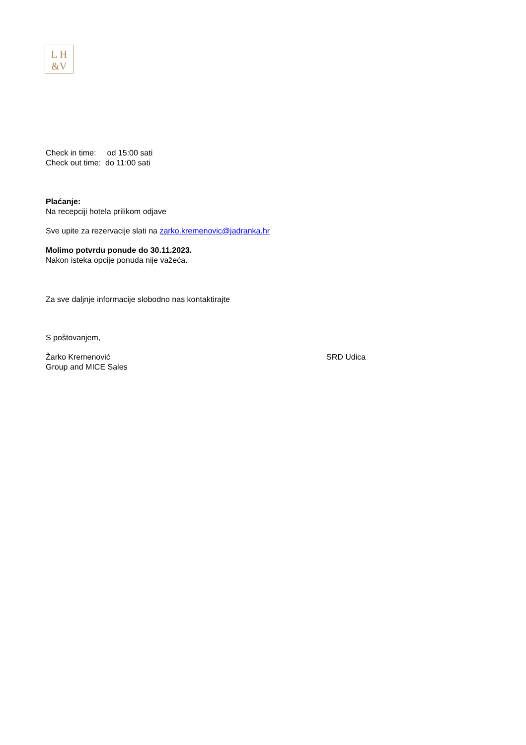L H
&V
Check in time: od 15:00 sati
Check out time: do 11:00 sati
Plaćanje:
Na recepciji hotela prilikom odjave
Sve upite za rezervacije slati na zarko.kremenovic@jadranka.hr
Molimo potvrdu ponude do 30.11.2023.
Nakon isteka opcije ponuda nije važeća.
Za sve daljnje informacije slobodno nas kontaktirajte
S poštovanjem,
Žarko Kremenović SRD Udica
Group and MICE Sales